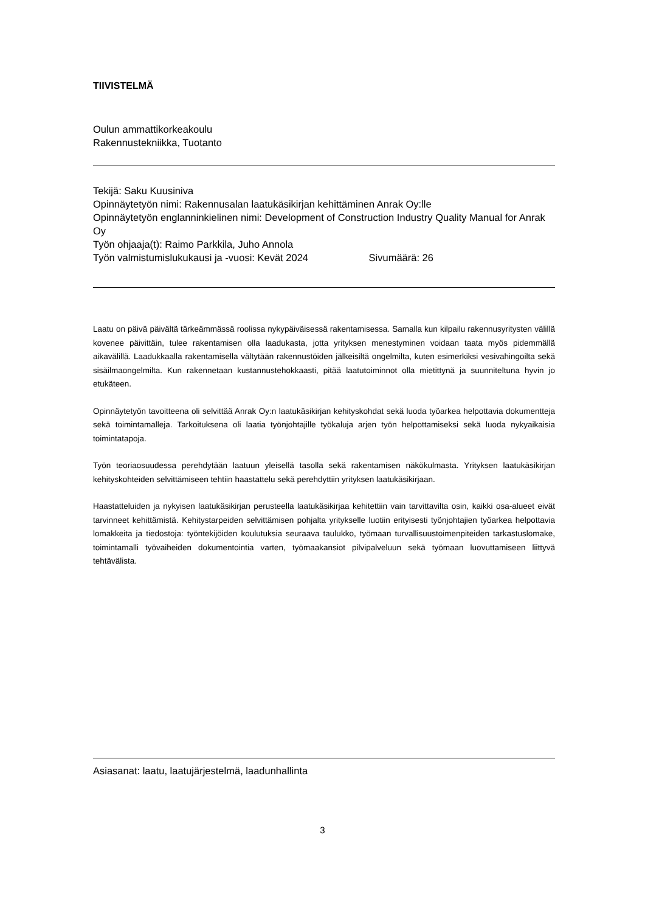TIIVISTELMÄ
Oulun ammattikorkeakoulu
Rakennustekniikka, Tuotanto
Tekijä: Saku Kuusiniva
Opinnäytetyön nimi: Rakennusalan laatukäsikirjan kehittäminen Anrak Oy:lle
Opinnäytetyön englanninkielinen nimi: Development of Construction Industry Quality Manual for Anrak Oy
Työn ohjaaja(t): Raimo Parkkila, Juho Annola
Työn valmistumislukukausi ja -vuosi: Kevät 2024 Sivumäärä: 26
Laatu on päivä päivältä tärkeämmässä roolissa nykypäiväisessä rakentamisessa. Samalla kun kilpailu rakennusyritysten välillä kovenee päivittäin, tulee rakentamisen olla laadukasta, jotta yrityksen menestyminen voidaan taata myös pidemmällä aikavälillä. Laadukkaalla rakentamisella vältytään rakennustöiden jälkeisiltä ongelmilta, kuten esimerkiksi vesivahingoilta sekä sisäilmaongelmilta. Kun rakennetaan kustannustehokkaasti, pitää laatutoiminnot olla mietittynä ja suunniteltuna hyvin jo etukäteen.
Opinnäytetyön tavoitteena oli selvittää Anrak Oy:n laatukäsikirjan kehityskohdat sekä luoda työarkea helpottavia dokumentteja sekä toimintamalleja. Tarkoituksena oli laatia työnjohtajille työkaluja arjen työn helpottamiseksi sekä luoda nykyaikaisia toimintatapoja.
Työn teoriaosuudessa perehdytään laatuun yleisellä tasolla sekä rakentamisen näkökulmasta. Yrityksen laatukäsikirjan kehityskohteiden selvittämiseen tehtiin haastattelu sekä perehdyttiin yrityksen laatukäsikirjaan.
Haastatteluiden ja nykyisen laatukäsikirjan perusteella laatukäsikirjaa kehitettiin vain tarvittavilta osin, kaikki osa-alueet eivät tarvinneet kehittämistä. Kehitystarpeiden selvittämisen pohjalta yritykselle luotiin erityisesti työnjohtajien työarkea helpottavia lomakkeita ja tiedostoja: työntekijöiden koulutuksia seuraava taulukko, työmaan turvallisuustoimenpiteiden tarkastuslomake, toimintamalli työvaiheiden dokumentointia varten, työmaakansiot pilvipalveluun sekä työmaan luovuttamiseen liittyvä tehtävälista.
Asiasanat: laatu, laatujärjestelmä, laadunhallinta
3